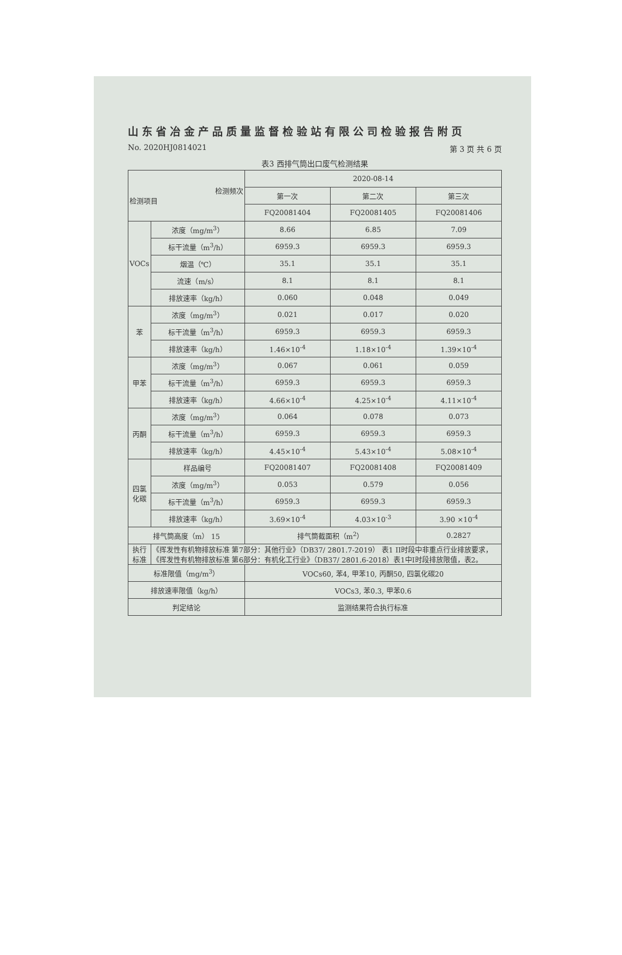山东省冶金产品质量监督检验站有限公司检验报告附页
No. 2020HJ0814021 第 3 页 共 6 页
表3 西排气筒出口废气检测结果
| 检测频次 检测项目 | | 2020-08-14 | | |
| --- | --- | --- | --- | --- |
| | | 第一次 | 第二次 | 第三次 |
| | | FQ20081404 | FQ20081405 | FQ20081406 |
| VOCs | 浓度（mg/m<sup>3</sup>） | 8.66 | 6.85 | 7.09 |
| | 标干流量（m<sup>3</sup>/h） | 6959.3 | 6959.3 | 6959.3 |
| | 烟温（℃） | 35.1 | 35.1 | 35.1 |
| | 流速（m/s） | 8.1 | 8.1 | 8.1 |
| | 排放速率（kg/h） | 0.060 | 0.048 | 0.049 |
| 苯 | 浓度（mg/m<sup>3</sup>） | 0.021 | 0.017 | 0.020 |
| | 标干流量（m<sup>3</sup>/h） | 6959.3 | 6959.3 | 6959.3 |
| | 排放速率（kg/h） | 1.46×10<sup>-4</sup> | 1.18×10<sup>-4</sup> | 1.39×10<sup>-4</sup> |
| 甲苯 | 浓度（mg/m<sup>3</sup>） | 0.067 | 0.061 | 0.059 |
| | 标干流量（m<sup>3</sup>/h） | 6959.3 | 6959.3 | 6959.3 |
| | 排放速率（kg/h） | 4.66×10<sup>-4</sup> | 4.25×10<sup>-4</sup> | 4.11×10<sup>-4</sup> |
| 丙酮 | 浓度（mg/m<sup>3</sup>） | 0.064 | 0.078 | 0.073 |
| | 标干流量（m<sup>3</sup>/h） | 6959.3 | 6959.3 | 6959.3 |
| | 排放速率（kg/h） | 4.45×10<sup>-4</sup> | 5.43×10<sup>-4</sup> | 5.08×10<sup>-4</sup> |
| 四氯 化碳 | 样品编号 | FQ20081407 | FQ20081408 | FQ20081409 |
| | 浓度（mg/m<sup>3</sup>） | 0.053 | 0.579 | 0.056 |
| | 标干流量（m<sup>3</sup>/h） | 6959.3 | 6959.3 | 6959.3 |
| | 排放速率（kg/h） | 3.69×10<sup>-4</sup> | 4.03×10<sup>-3</sup> | 3.90 ×10<sup>-4</sup> |
| 排气筒高度（m） 15 | | 排气筒截面积（m<sup>2</sup>） | | 0.2827 |
| 执行 标准 | 《挥发性有机物排放标准 第7部分：其他行业》（DB37/ 2801.7-2019） 表1 II时段中非重点行业排放要求，《挥发性有机物排放标准 第6部分：有机化工行业》（DB37/ 2801.6-2018）表1中I时段排放限值，表2。 | | | |
| 标准限值（mg/m<sup>3</sup>） | | VOCs60, 苯4, 甲苯10, 丙酮50, 四氯化碳20 | | |
| 排放速率限值（kg/h） | | VOCs3, 苯0.3, 甲苯0.6 | | |
| 判定结论 | | 监测结果符合执行标准 | | |